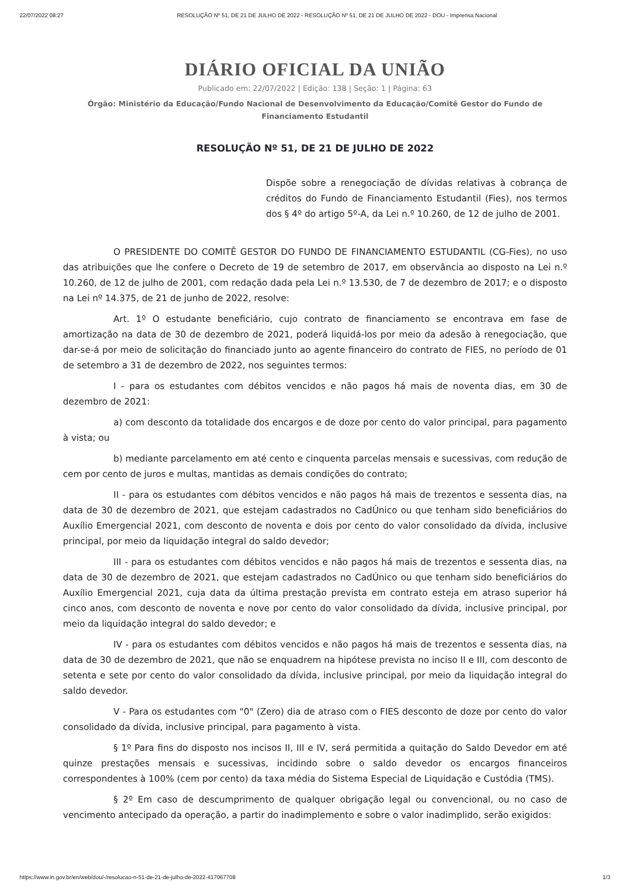22/07/2022 08:27 RESOLUÇÃO Nº 51, DE 21 DE JULHO DE 2022 - RESOLUÇÃO Nº 51, DE 21 DE JULHO DE 2022 - DOU - Imprensa Nacional
DIÁRIO OFICIAL DA UNIÃO
Publicado em: 22/07/2022 | Edição: 138 | Seção: 1 | Página: 63
Órgão: Ministério da Educação/Fundo Nacional de Desenvolvimento da Educação/Comitê Gestor do Fundo de Financiamento Estudantil
RESOLUÇÃO Nº 51, DE 21 DE JULHO DE 2022
Dispõe sobre a renegociação de dívidas relativas à cobrança de créditos do Fundo de Financiamento Estudantil (Fies), nos termos dos § 4º do artigo 5º-A, da Lei n.º 10.260, de 12 de julho de 2001.
O PRESIDENTE DO COMITÊ GESTOR DO FUNDO DE FINANCIAMENTO ESTUDANTIL (CG-Fies), no uso das atribuições que lhe confere o Decreto de 19 de setembro de 2017, em observância ao disposto na Lei n.º 10.260, de 12 de julho de 2001, com redação dada pela Lei n.º 13.530, de 7 de dezembro de 2017; e o disposto na Lei nº 14.375, de 21 de junho de 2022, resolve:
Art. 1º O estudante beneficiário, cujo contrato de financiamento se encontrava em fase de amortização na data de 30 de dezembro de 2021, poderá liquidá-los por meio da adesão à renegociação, que dar-se-á por meio de solicitação do financiado junto ao agente financeiro do contrato de FIES, no período de 01 de setembro a 31 de dezembro de 2022, nos seguintes termos:
I - para os estudantes com débitos vencidos e não pagos há mais de noventa dias, em 30 de dezembro de 2021:
a) com desconto da totalidade dos encargos e de doze por cento do valor principal, para pagamento à vista; ou
b) mediante parcelamento em até cento e cinquenta parcelas mensais e sucessivas, com redução de cem por cento de juros e multas, mantidas as demais condições do contrato;
II - para os estudantes com débitos vencidos e não pagos há mais de trezentos e sessenta dias, na data de 30 de dezembro de 2021, que estejam cadastrados no CadÚnico ou que tenham sido beneficiários do Auxílio Emergencial 2021, com desconto de noventa e dois por cento do valor consolidado da dívida, inclusive principal, por meio da liquidação integral do saldo devedor;
III - para os estudantes com débitos vencidos e não pagos há mais de trezentos e sessenta dias, na data de 30 de dezembro de 2021, que estejam cadastrados no CadÚnico ou que tenham sido beneficiários do Auxílio Emergencial 2021, cuja data da última prestação prevista em contrato esteja em atraso superior há cinco anos, com desconto de noventa e nove por cento do valor consolidado da dívida, inclusive principal, por meio da liquidação integral do saldo devedor; e
IV - para os estudantes com débitos vencidos e não pagos há mais de trezentos e sessenta dias, na data de 30 de dezembro de 2021, que não se enquadrem na hipótese prevista no inciso II e III, com desconto de setenta e sete por cento do valor consolidado da dívida, inclusive principal, por meio da liquidação integral do saldo devedor.
V - Para os estudantes com "0" (Zero) dia de atraso com o FIES desconto de doze por cento do valor consolidado da dívida, inclusive principal, para pagamento à vista.
§ 1º Para fins do disposto nos incisos II, III e IV, será permitida a quitação do Saldo Devedor em até quinze prestações mensais e sucessivas, incidindo sobre o saldo devedor os encargos financeiros correspondentes à 100% (cem por cento) da taxa média do Sistema Especial de Liquidação e Custódia (TMS).
§ 2º Em caso de descumprimento de qualquer obrigação legal ou convencional, ou no caso de vencimento antecipado da operação, a partir do inadimplemento e sobre o valor inadimplido, serão exigidos:
https://www.in.gov.br/en/web/dou/-/resolucao-n-51-de-21-de-julho-de-2022-417067708 1/3